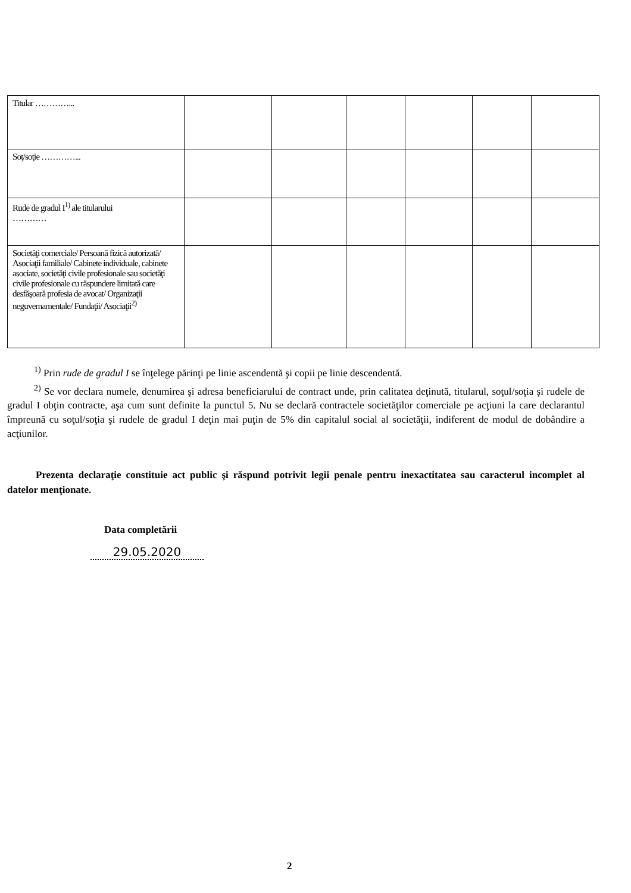| Titular …………... | | | | | | |
| Soţ/soţie …………... | | | | | | |
| Rude de gradul I<sup>1)</sup> ale titularului ………… | | | | | | |
| Societăţi comerciale/ Persoană fizică autorizată/ Asociaţii familiale/ Cabinete individuale, cabinete asociate, societăţi civile profesionale sau societăţi civile profesionale cu răspundere limitată care desfăşoară profesia de avocat/ Organizaţii neguvernamentale/ Fundaţii/ Asociaţii<sup>2)</sup> | | | | | | |
<sup>1)</sup> Prin rude de gradul I se înţelege părinţi pe linie ascendentă şi copii pe linie descendentă.
<sup>2)</sup> Se vor declara numele, denumirea şi adresa beneficiarului de contract unde, prin calitatea deţinută, titularul, soţul/soţia şi rudele de gradul I obţin contracte, aşa cum sunt definite la punctul 5. Nu se declară contractele societăţilor comerciale pe acţiuni la care declarantul împreună cu soţul/soţia şi rudele de gradul I deţin mai puţin de 5% din capitalul social al societăţii, indiferent de modul de dobândire a acţiunilor.
Prezenta declaraţie constituie act public şi răspund potrivit legii penale pentru inexactitatea sau caracterul incomplet al datelor menţionate.
Data completării
29.05.2020
2